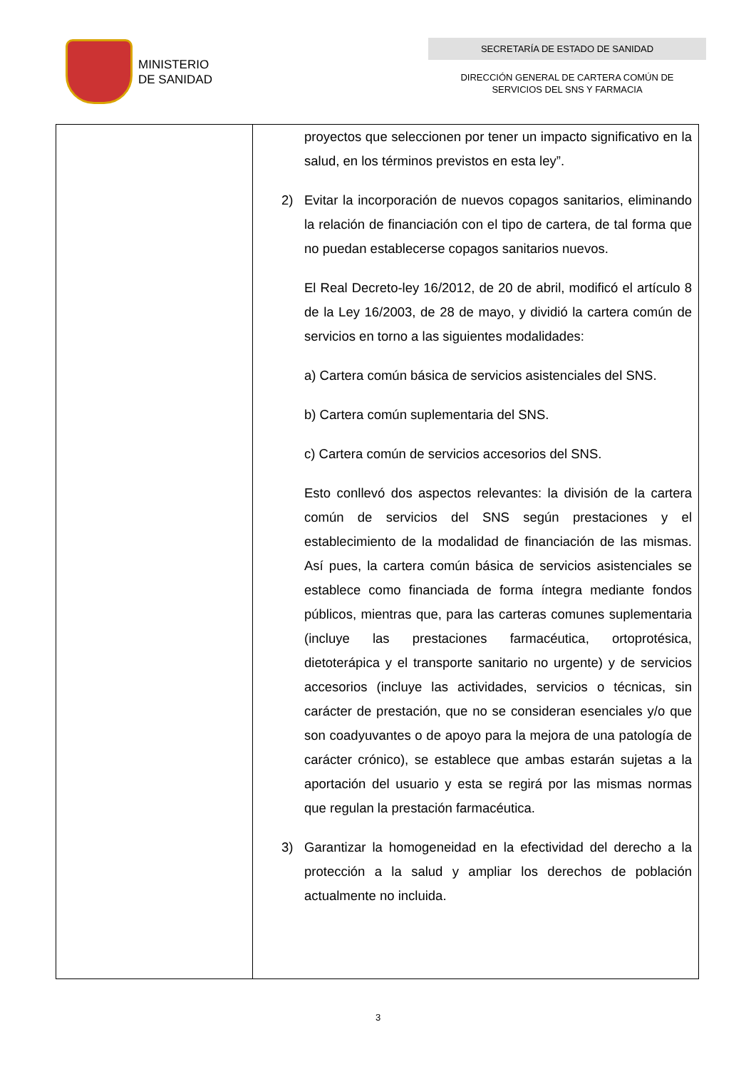MINISTERIO
DE SANIDAD
SECRETARÍA DE ESTADO DE SANIDAD
DIRECCIÓN GENERAL DE CARTERA COMÚN DE
SERVICIOS DEL SNS Y FARMACIA
| | proyectos que seleccionen por tener un impacto significativo en la salud, en los términos previstos en esta ley”. 2) Evitar la incorporación de nuevos copagos sanitarios, eliminando la relación de financiación con el tipo de cartera, de tal forma que no puedan establecerse copagos sanitarios nuevos. El Real Decreto-ley 16/2012, de 20 de abril, modificó el artículo 8 de la Ley 16/2003, de 28 de mayo, y dividió la cartera común de servicios en torno a las siguientes modalidades: a) Cartera común básica de servicios asistenciales del SNS. b) Cartera común suplementaria del SNS. c) Cartera común de servicios accesorios del SNS. Esto conllevó dos aspectos relevantes: la división de la cartera común de servicios del SNS según prestaciones y el establecimiento de la modalidad de financiación de las mismas. Así pues, la cartera común básica de servicios asistenciales se establece como financiada de forma íntegra mediante fondos públicos, mientras que, para las carteras comunes suplementaria (incluye las prestaciones farmacéutica, ortoprotésica, dietoterápica y el transporte sanitario no urgente) y de servicios accesorios (incluye las actividades, servicios o técnicas, sin carácter de prestación, que no se consideran esenciales y/o que son coadyuvantes o de apoyo para la mejora de una patología de carácter crónico), se establece que ambas estarán sujetas a la aportación del usuario y esta se regirá por las mismas normas que regulan la prestación farmacéutica. 3) Garantizar la homogeneidad en la efectividad del derecho a la protección a la salud y ampliar los derechos de población actualmente no incluida. |
3